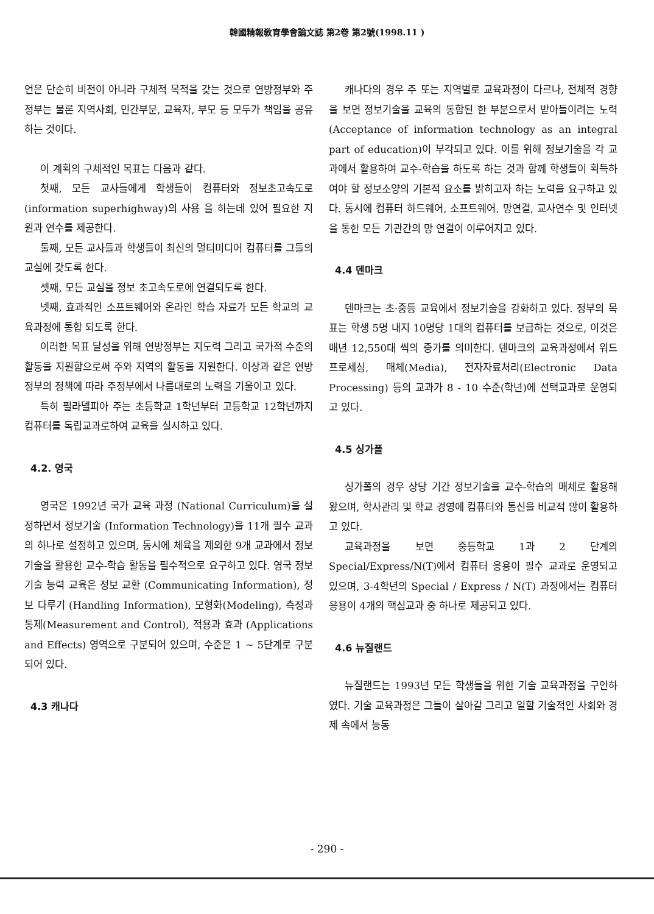韓國精報敎育學會論文誌 第2卷 第2號(1998.11 )
언은 단순히 비전이 아니라 구체적 목적을 갖는 것으로 연방정부와 주정부는 물론 지역사회, 민간부문, 교육자, 부모 등 모두가 책임을 공유하는 것이다.
이 계획의 구체적인 목표는 다음과 같다.
첫째, 모든 교사들에게 학생들이 컴퓨터와 정보초고속도로(information superhighway)의 사용 을 하는데 있어 필요한 지원과 연수를 제공한다.
둘째, 모든 교사들과 학생들이 최신의 멀티미디어 컴퓨터를 그들의 교실에 갖도록 한다.
셋째, 모든 교실을 정보 초고속도로에 연결되도록 한다.
넷째, 효과적인 소프트웨어와 온라인 학습 자료가 모든 학교의 교육과정에 통합 되도록 한다.
이러한 목표 달성을 위해 연방정부는 지도력 그리고 국가적 수준의 활동을 지원함으로써 주와 지역의 활동을 지원한다. 이상과 같은 연방정부의 정책에 따라 주정부에서 나름대로의 노력을 기울이고 있다.
특히 필라델피아 주는 초등학교 1학년부터 고등학교 12학년까지 컴퓨터를 독립교과로하여 교육을 실시하고 있다.
4.2. 영국
영국은 1992년 국가 교육 과정 (National Curriculum)을 설정하면서 정보기술 (Information Technology)을 11개 필수 교과의 하나로 설정하고 있으며, 동시에 체육을 제외한 9개 교과에서 정보기술을 활용한 교수-학습 활동을 필수적으로 요구하고 있다. 영국 정보기술 능력 교육은 정보 교환 (Communicating Information), 정보 다루기 (Handling Information), 모형화(Modeling), 측정과 통제(Measurement and Control), 적용과 효과 (Applications and Effects) 영역으로 구분되어 있으며, 수준은 1 ~ 5단계로 구분되어 있다.
4.3 캐나다
캐나다의 경우 주 또는 지역별로 교육과정이 다르나, 전체적 경향을 보면 정보기술을 교육의 통합된 한 부분으로서 받아들이려는 노력(Acceptance of information technology as an integral part of education)이 부각되고 있다. 이를 위해 정보기술을 각 교과에서 활용하여 교수-학습을 하도록 하는 것과 함께 학생들이 획득하여야 할 정보소양의 기본적 요소를 밝히고자 하는 노력을 요구하고 있다. 동시에 컴퓨터 하드웨어, 소프트웨어, 망연결, 교사연수 및 인터넷을 통한 모든 기관간의 망 연결이 이루어지고 있다.
4.4 덴마크
덴마크는 초·중등 교육에서 정보기술을 강화하고 있다. 정부의 목표는 학생 5명 내지 10명당 1대의 컴퓨터를 보급하는 것으로, 이것은 매년 12,550대 씩의 증가를 의미한다. 덴마크의 교육과정에서 워드프로세싱, 매체(Media), 전자자료처리(Electronic Data Processing) 등의 교과가 8 - 10 수준(학년)에 선택교과로 운영되고 있다.
4.5 싱가폴
싱가폴의 경우 상당 기간 정보기술을 교수-학습의 매체로 활용해 왔으며, 학사관리 및 학교 경영에 컴퓨터와 통신을 비교적 많이 활용하고 있다.
교육과정을 보면 중등학교 1과 2 단계의 Special/Express/N(T)에서 컴퓨터 응용이 필수 교과로 운영되고 있으며, 3-4학년의 Special / Express / N(T) 과정에서는 컴퓨터 응용이 4개의 핵심교과 중 하나로 제공되고 있다.
4.6 뉴질랜드
뉴질랜드는 1993년 모든 학생들을 위한 기술 교육과정을 구안하였다. 기술 교육과정은 그들이 살아갈 그리고 일할 기술적인 사회와 경제 속에서 능동
- 290 -